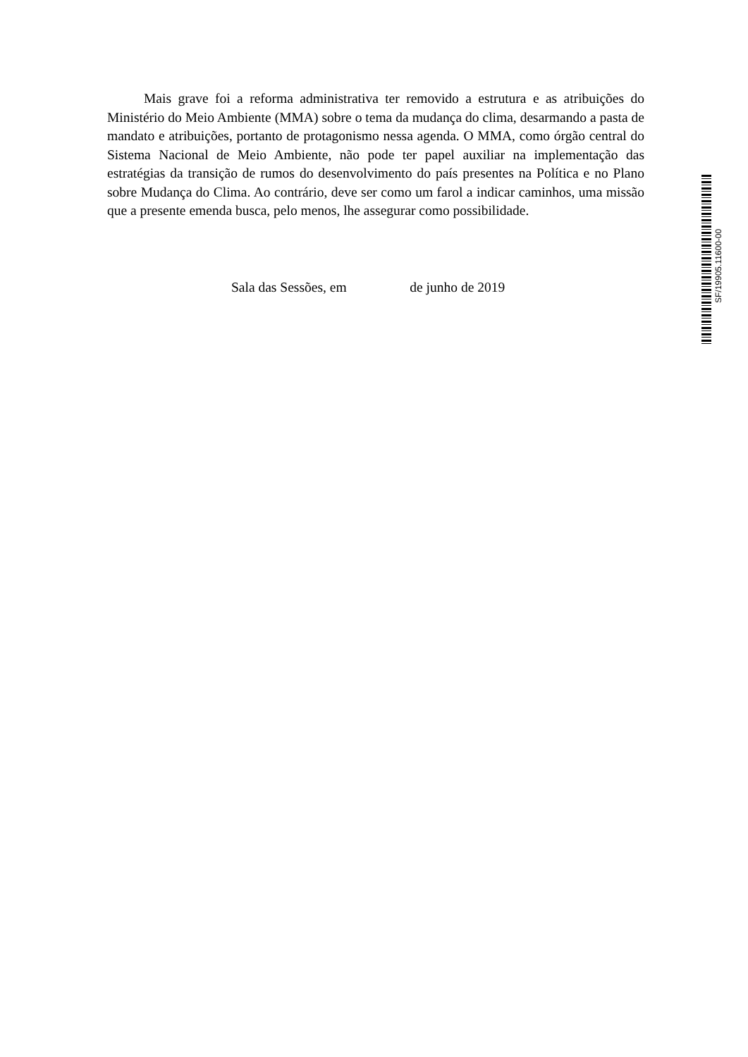Mais grave foi a reforma administrativa ter removido a estrutura e as atribuições do Ministério do Meio Ambiente (MMA) sobre o tema da mudança do clima, desarmando a pasta de mandato e atribuições, portanto de protagonismo nessa agenda. O MMA, como órgão central do Sistema Nacional de Meio Ambiente, não pode ter papel auxiliar na implementação das estratégias da transição de rumos do desenvolvimento do país presentes na Política e no Plano sobre Mudança do Clima. Ao contrário, deve ser como um farol a indicar caminhos, uma missão que a presente emenda busca, pelo menos, lhe assegurar como possibilidade.
Sala das Sessões, em de junho de 2019
SF/19905.11600-00